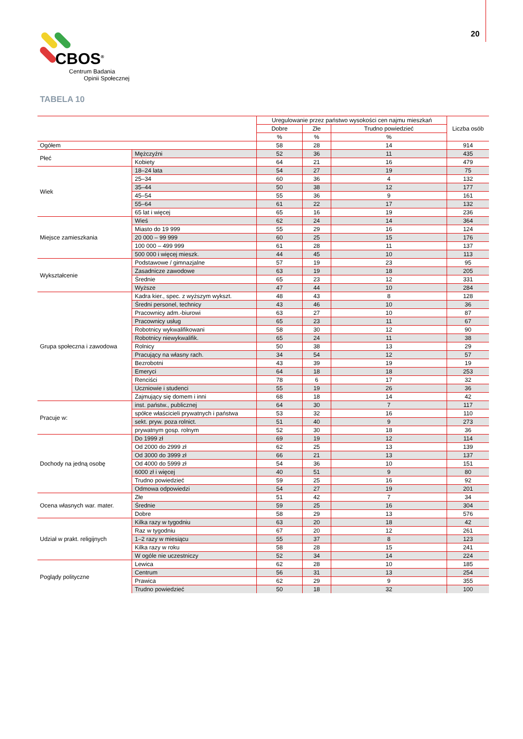20
CBOS<sup>®</sup>
Centrum Badania
Opinii Społecznej
TABELA 10
| | | Uregulowanie przez państwo wysokości cen najmu mieszkań | | | Liczba osób |
| --- | --- | --- | --- | --- | --- |
| | | Dobre | Złe | Trudno powiedzieć | |
| | | % | % | % | |
| Ogółem | | 58 | 28 | 14 | 914 |
| Płeć | Mężczyźni | 52 | 36 | 11 | 435 |
| | Kobiety | 64 | 21 | 16 | 479 |
| Wiek | 18–24 lata | 54 | 27 | 19 | 75 |
| | 25–34 | 60 | 36 | 4 | 132 |
| | 35–44 | 50 | 38 | 12 | 177 |
| | 45–54 | 55 | 36 | 9 | 161 |
| | 55–64 | 61 | 22 | 17 | 132 |
| | 65 lat i więcej | 65 | 16 | 19 | 236 |
| Miejsce zamieszkania | Wieś | 62 | 24 | 14 | 364 |
| | Miasto do 19 999 | 55 | 29 | 16 | 124 |
| | 20 000 – 99 999 | 60 | 25 | 15 | 176 |
| | 100 000 – 499 999 | 61 | 28 | 11 | 137 |
| | 500 000 i więcej mieszk. | 44 | 45 | 10 | 113 |
| Wykształcenie | Podstawowe / gimnazjalne | 57 | 19 | 23 | 95 |
| | Zasadnicze zawodowe | 63 | 19 | 18 | 205 |
| | Średnie | 65 | 23 | 12 | 331 |
| | Wyższe | 47 | 44 | 10 | 284 |
| Grupa społeczna i zawodowa | Kadra kier., spec. z wyższym wykszt. | 48 | 43 | 8 | 128 |
| | Średni personel, technicy | 43 | 46 | 10 | 36 |
| | Pracownicy adm.-biurowi | 63 | 27 | 10 | 87 |
| | Pracownicy usług | 65 | 23 | 11 | 67 |
| | Robotnicy wykwalifikowani | 58 | 30 | 12 | 90 |
| | Robotnicy niewykwalifik. | 65 | 24 | 11 | 38 |
| | Rolnicy | 50 | 38 | 13 | 29 |
| | Pracujący na własny rach. | 34 | 54 | 12 | 57 |
| | Bezrobotni | 43 | 39 | 19 | 19 |
| | Emeryci | 64 | 18 | 18 | 253 |
| | Renciści | 78 | 6 | 17 | 32 |
| | Uczniowie i studenci | 55 | 19 | 26 | 36 |
| | Zajmujący się domem i inni | 68 | 18 | 14 | 42 |
| Pracuje w: | inst. państw., publicznej | 64 | 30 | 7 | 117 |
| | spółce właścicieli prywatnych i państwa | 53 | 32 | 16 | 110 |
| | sekt. pryw. poza rolnict. | 51 | 40 | 9 | 273 |
| | prywatnym gosp. rolnym | 52 | 30 | 18 | 36 |
| Dochody na jedną osobę | Do 1999 zł | 69 | 19 | 12 | 114 |
| | Od 2000 do 2999 zł | 62 | 25 | 13 | 139 |
| | Od 3000 do 3999 zł | 66 | 21 | 13 | 137 |
| | Od 4000 do 5999 zł | 54 | 36 | 10 | 151 |
| | 6000 zł i więcej | 40 | 51 | 9 | 80 |
| | Trudno powiedzieć | 59 | 25 | 16 | 92 |
| | Odmowa odpowiedzi | 54 | 27 | 19 | 201 |
| Ocena własnych war. mater. | Złe | 51 | 42 | 7 | 34 |
| | Średnie | 59 | 25 | 16 | 304 |
| | Dobre | 58 | 29 | 13 | 576 |
| Udział w prakt. religijnych | Kilka razy w tygodniu | 63 | 20 | 18 | 42 |
| | Raz w tygodniu | 67 | 20 | 12 | 261 |
| | 1–2 razy w miesiącu | 55 | 37 | 8 | 123 |
| | Kilka razy w roku | 58 | 28 | 15 | 241 |
| | W ogóle nie uczestniczy | 52 | 34 | 14 | 224 |
| Poglądy polityczne | Lewica | 62 | 28 | 10 | 185 |
| | Centrum | 56 | 31 | 13 | 254 |
| | Prawica | 62 | 29 | 9 | 355 |
| | Trudno powiedzieć | 50 | 18 | 32 | 100 |